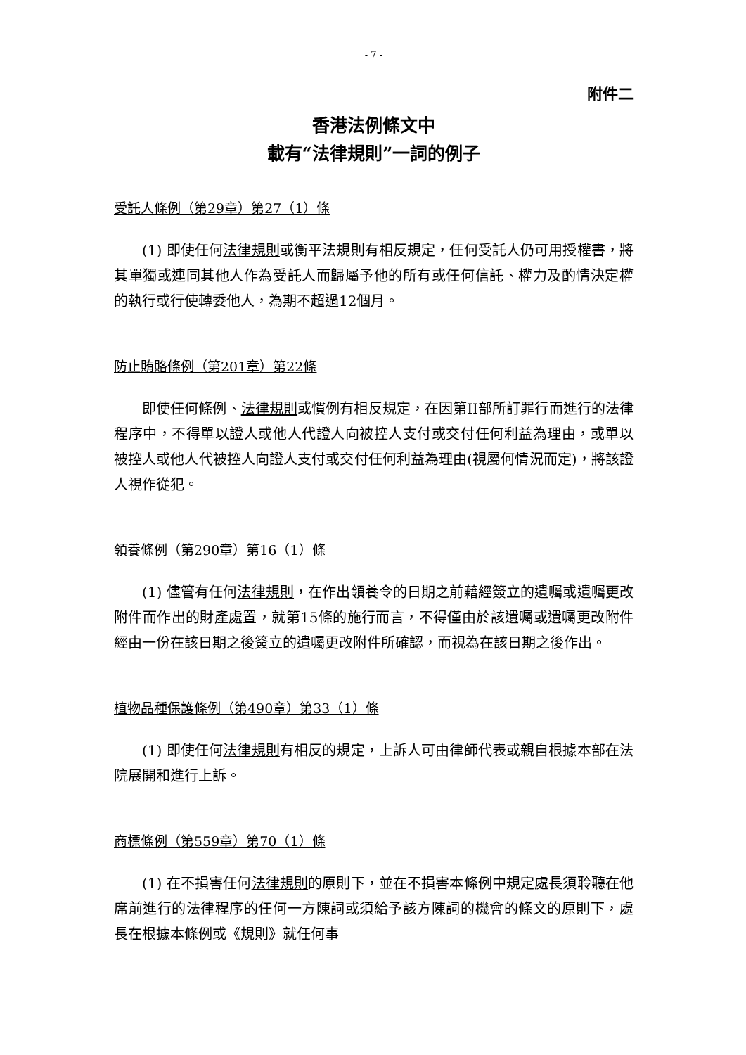- 7 -
附件二
香港法例條文中
載有“法律規則”一詞的例子
受託人條例（第29章）第27（1）條
(1) 即使任何法律規則或衡平法規則有相反規定，任何受託人仍可用授權書，將其單獨或連同其他人作為受託人而歸屬予他的所有或任何信託、權力及酌情決定權的執行或行使轉委他人，為期不超過12個月。
防止賄賂條例（第201章）第22條
即使任何條例、法律規則或慣例有相反規定，在因第II部所訂罪行而進行的法律程序中，不得單以證人或他人代證人向被控人支付或交付任何利益為理由，或單以被控人或他人代被控人向證人支付或交付任何利益為理由(視屬何情況而定)，將該證人視作從犯。
領養條例（第290章）第16（1）條
(1) 儘管有任何法律規則，在作出領養令的日期之前藉經簽立的遺囑或遺囑更改附件而作出的財產處置，就第15條的施行而言，不得僅由於該遺囑或遺囑更改附件經由一份在該日期之後簽立的遺囑更改附件所確認，而視為在該日期之後作出。
植物品種保護條例（第490章）第33（1）條
(1) 即使任何法律規則有相反的規定，上訴人可由律師代表或親自根據本部在法院展開和進行上訴。
商標條例（第559章）第70（1）條
(1) 在不損害任何法律規則的原則下，並在不損害本條例中規定處長須聆聽在他席前進行的法律程序的任何一方陳詞或須給予該方陳詞的機會的條文的原則下，處長在根據本條例或《規則》就任何事